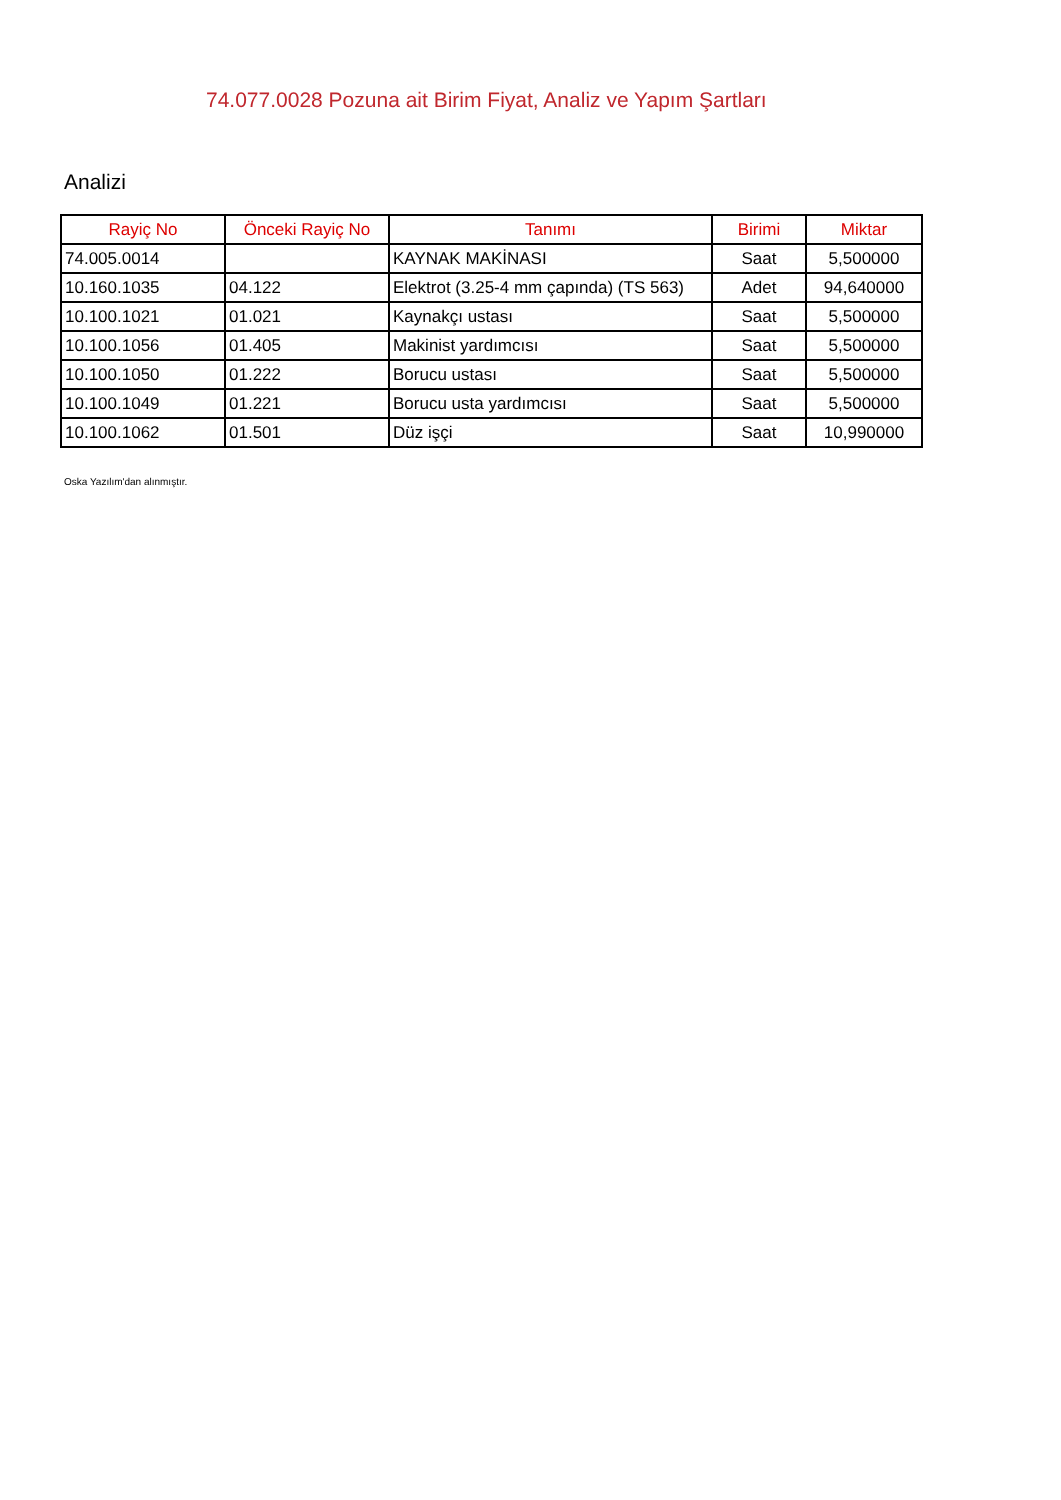74.077.0028 Pozuna ait Birim Fiyat, Analiz ve Yapım Şartları
Analizi
| Rayiç No | Önceki Rayiç No | Tanımı | Birimi | Miktar |
| --- | --- | --- | --- | --- |
| 74.005.0014 | | KAYNAK MAKİNASI | Saat | 5,500000 |
| 10.160.1035 | 04.122 | Elektrot (3.25-4 mm çapında) (TS 563) | Adet | 94,640000 |
| 10.100.1021 | 01.021 | Kaynakçı ustası | Saat | 5,500000 |
| 10.100.1056 | 01.405 | Makinist yardımcısı | Saat | 5,500000 |
| 10.100.1050 | 01.222 | Borucu ustası | Saat | 5,500000 |
| 10.100.1049 | 01.221 | Borucu usta yardımcısı | Saat | 5,500000 |
| 10.100.1062 | 01.501 | Düz işçi | Saat | 10,990000 |
Oska Yazılım'dan alınmıştır.